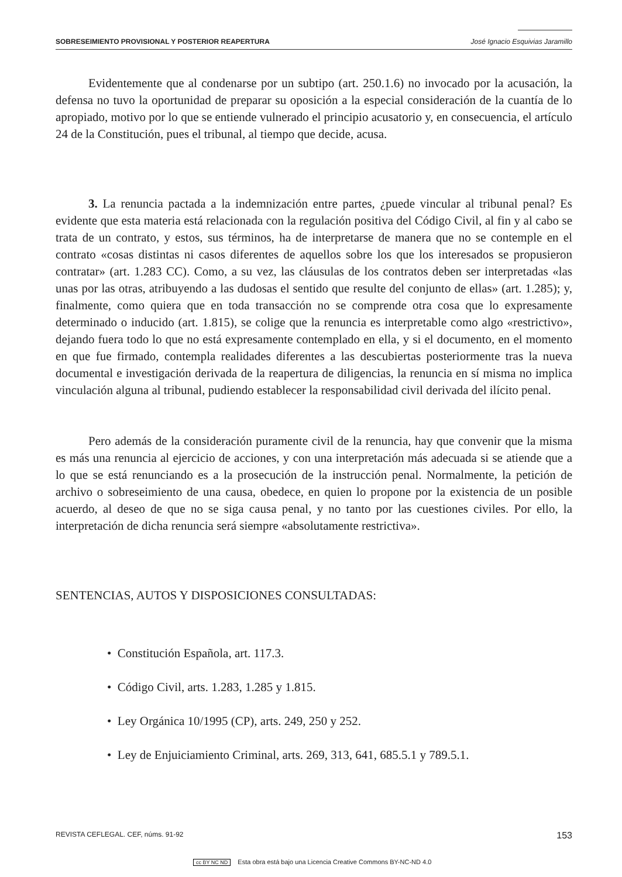SOBRESEIMIENTO PROVISIONAL Y POSTERIOR REAPERTURA José Ignacio Esquivias Jaramillo
Evidentemente que al condenarse por un subtipo (art. 250.1.6) no invocado por la acusación, la defensa no tuvo la oportunidad de preparar su oposición a la especial consideración de la cuantía de lo apropiado, motivo por lo que se entiende vulnerado el principio acusatorio y, en consecuencia, el artículo 24 de la Constitución, pues el tribunal, al tiempo que decide, acusa.
3. La renuncia pactada a la indemnización entre partes, ¿puede vincular al tribunal penal? Es evidente que esta materia está relacionada con la regulación positiva del Código Civil, al fin y al cabo se trata de un contrato, y estos, sus términos, ha de interpretarse de manera que no se contemple en el contrato «cosas distintas ni casos diferentes de aquellos sobre los que los interesados se propusieron contratar» (art. 1.283 CC). Como, a su vez, las cláusulas de los contratos deben ser interpretadas «las unas por las otras, atribuyendo a las dudosas el sentido que resulte del conjunto de ellas» (art. 1.285); y, finalmente, como quiera que en toda transacción no se comprende otra cosa que lo expresamente determinado o inducido (art. 1.815), se colige que la renuncia es interpretable como algo «restrictivo», dejando fuera todo lo que no está expresamente contemplado en ella, y si el documento, en el momento en que fue firmado, contempla realidades diferentes a las descubiertas posteriormente tras la nueva documental e investigación derivada de la reapertura de diligencias, la renuncia en sí misma no implica vinculación alguna al tribunal, pudiendo establecer la responsabilidad civil derivada del ilícito penal.
Pero además de la consideración puramente civil de la renuncia, hay que convenir que la misma es más una renuncia al ejercicio de acciones, y con una interpretación más adecuada si se atiende que a lo que se está renunciando es a la prosecución de la instrucción penal. Normalmente, la petición de archivo o sobreseimiento de una causa, obedece, en quien lo propone por la existencia de un posible acuerdo, al deseo de que no se siga causa penal, y no tanto por las cuestiones civiles. Por ello, la interpretación de dicha renuncia será siempre «absolutamente restrictiva».
SENTENCIAS, AUTOS Y DISPOSICIONES CONSULTADAS:
• Constitución Española, art. 117.3.
• Código Civil, arts. 1.283, 1.285 y 1.815.
• Ley Orgánica 10/1995 (CP), arts. 249, 250 y 252.
• Ley de Enjuiciamiento Criminal, arts. 269, 313, 641, 685.5.1 y 789.5.1.
REVISTA CEFLEGAL. CEF, núms. 91-92 153
cc BY NC ND Esta obra está bajo una Licencia Creative Commons BY-NC-ND 4.0